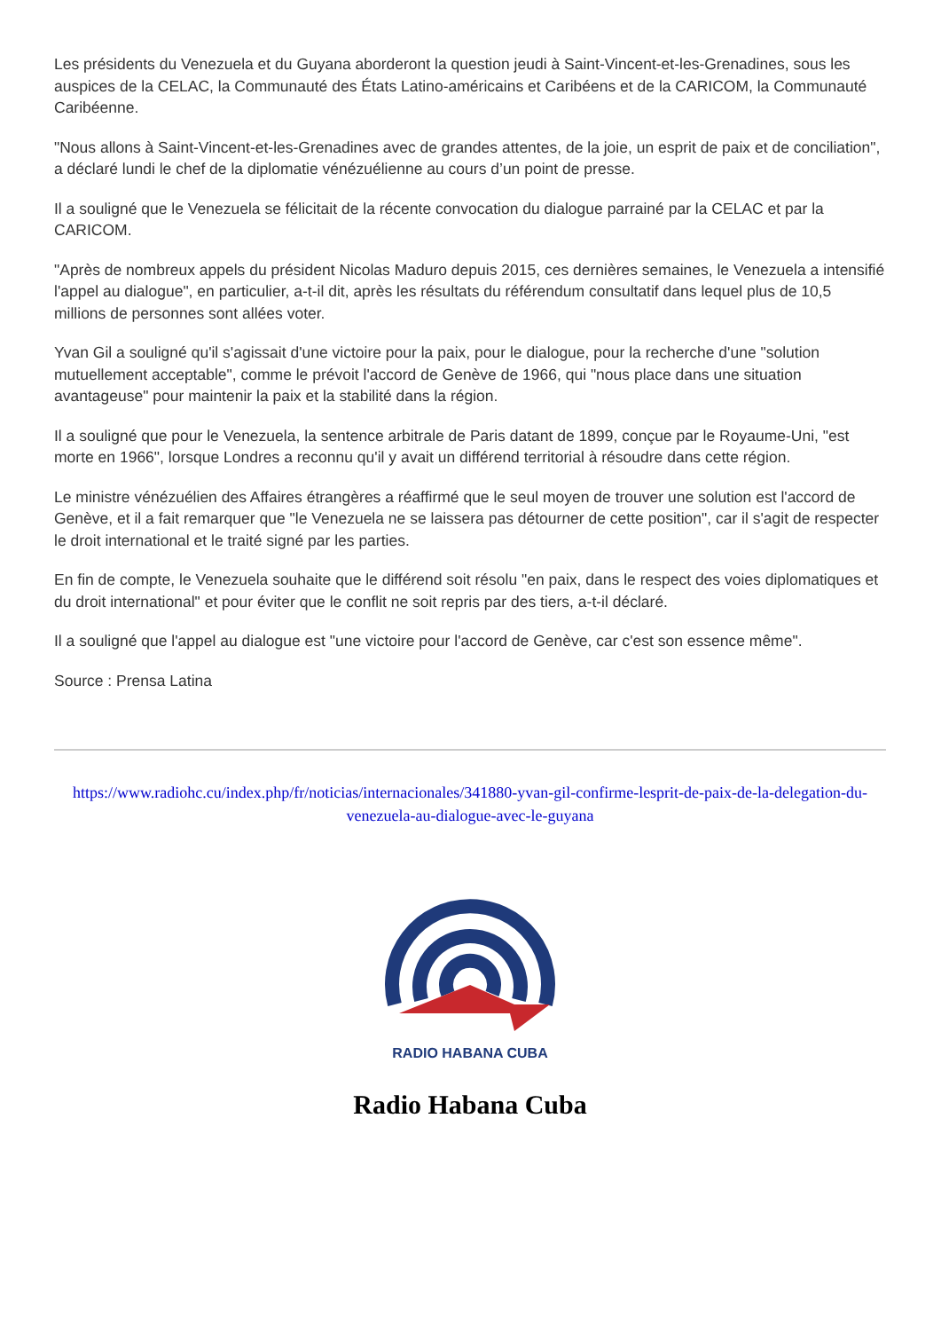Les présidents du Venezuela et du Guyana aborderont la question jeudi à Saint-Vincent-et-les-Grenadines, sous les auspices de la CELAC, la Communauté des États Latino-américains et Caribéens et de la CARICOM, la Communauté Caribéenne.
"Nous allons à Saint-Vincent-et-les-Grenadines avec de grandes attentes, de la joie, un esprit de paix et de conciliation", a déclaré lundi le chef de la diplomatie vénézuélienne au cours d’un point de presse.
Il a souligné que le Venezuela se félicitait de la récente convocation du dialogue parrainé par la CELAC et par la CARICOM.
"Après de nombreux appels du président Nicolas Maduro depuis 2015, ces dernières semaines, le Venezuela a intensifié l'appel au dialogue", en particulier, a-t-il dit, après les résultats du référendum consultatif dans lequel plus de 10,5 millions de personnes sont allées voter.
Yvan Gil a souligné qu'il s'agissait d'une victoire pour la paix, pour le dialogue, pour la recherche d'une "solution mutuellement acceptable", comme le prévoit l'accord de Genève de 1966, qui "nous place dans une situation avantageuse" pour maintenir la paix et la stabilité dans la région.
Il a souligné que pour le Venezuela, la sentence arbitrale de Paris datant de 1899, conçue par le Royaume-Uni, "est morte en 1966", lorsque Londres a reconnu qu'il y avait un différend territorial à résoudre dans cette région.
Le ministre vénézuélien des Affaires étrangères a réaffirmé que le seul moyen de trouver une solution est l'accord de Genève, et il a fait remarquer que "le Venezuela ne se laissera pas détourner de cette position", car il s'agit de respecter le droit international et le traité signé par les parties.
En fin de compte, le Venezuela souhaite que le différend soit résolu "en paix, dans le respect des voies diplomatiques et du droit international" et pour éviter que le conflit ne soit repris par des tiers, a-t-il déclaré.
Il a souligné que l'appel au dialogue est "une victoire pour l'accord de Genève, car c'est son essence même".
Source : Prensa Latina
https://www.radiohc.cu/index.php/fr/noticias/internacionales/341880-yvan-gil-confirme-lesprit-de-paix-de-la-delegation-du-venezuela-au-dialogue-avec-le-guyana
RADIO HABANA CUBA
Radio Habana Cuba